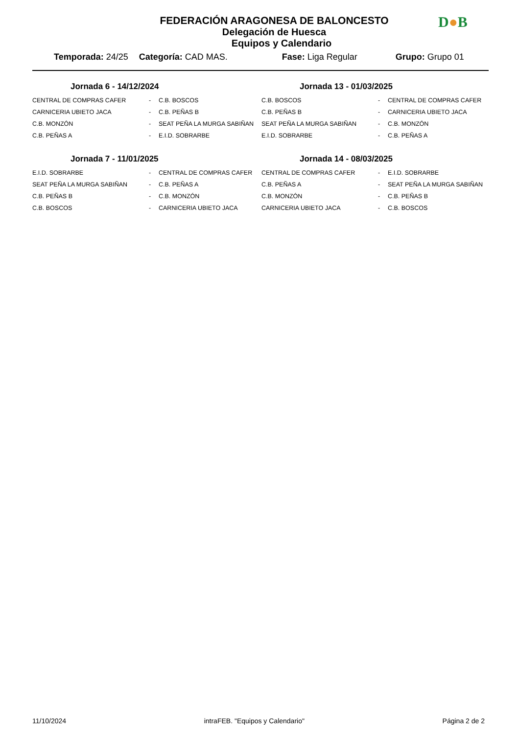D●B
FEDERACIÓN ARAGONESA DE BALONCESTO
Delegación de Huesca
Equipos y Calendario
Temporada: 24/25 Categoría: CAD MAS. Fase: Liga Regular Grupo: Grupo 01
Jornada 6 - 14/12/2024
| CENTRAL DE COMPRAS CAFER | - | C.B. BOSCOS |
| CARNICERIA UBIETO JACA | - | C.B. PEÑAS B |
| C.B. MONZÓN | - | SEAT PEÑA LA MURGA SABIÑAN |
| C.B. PEÑAS A | - | E.I.D. SOBRARBE |
Jornada 7 - 11/01/2025
| E.I.D. SOBRARBE | - | CENTRAL DE COMPRAS CAFER |
| SEAT PEÑA LA MURGA SABIÑAN | - | C.B. PEÑAS A |
| C.B. PEÑAS B | - | C.B. MONZÓN |
| C.B. BOSCOS | - | CARNICERIA UBIETO JACA |
Jornada 13 - 01/03/2025
| C.B. BOSCOS | - | CENTRAL DE COMPRAS CAFER |
| C.B. PEÑAS B | - | CARNICERIA UBIETO JACA |
| SEAT PEÑA LA MURGA SABIÑAN | - | C.B. MONZÓN |
| E.I.D. SOBRARBE | - | C.B. PEÑAS A |
Jornada 14 - 08/03/2025
| CENTRAL DE COMPRAS CAFER | - | E.I.D. SOBRARBE |
| C.B. PEÑAS A | - | SEAT PEÑA LA MURGA SABIÑAN |
| C.B. MONZÓN | - | C.B. PEÑAS B |
| CARNICERIA UBIETO JACA | - | C.B. BOSCOS |
11/10/2024 intraFEB. "Equipos y Calendario" Página 2 de 2